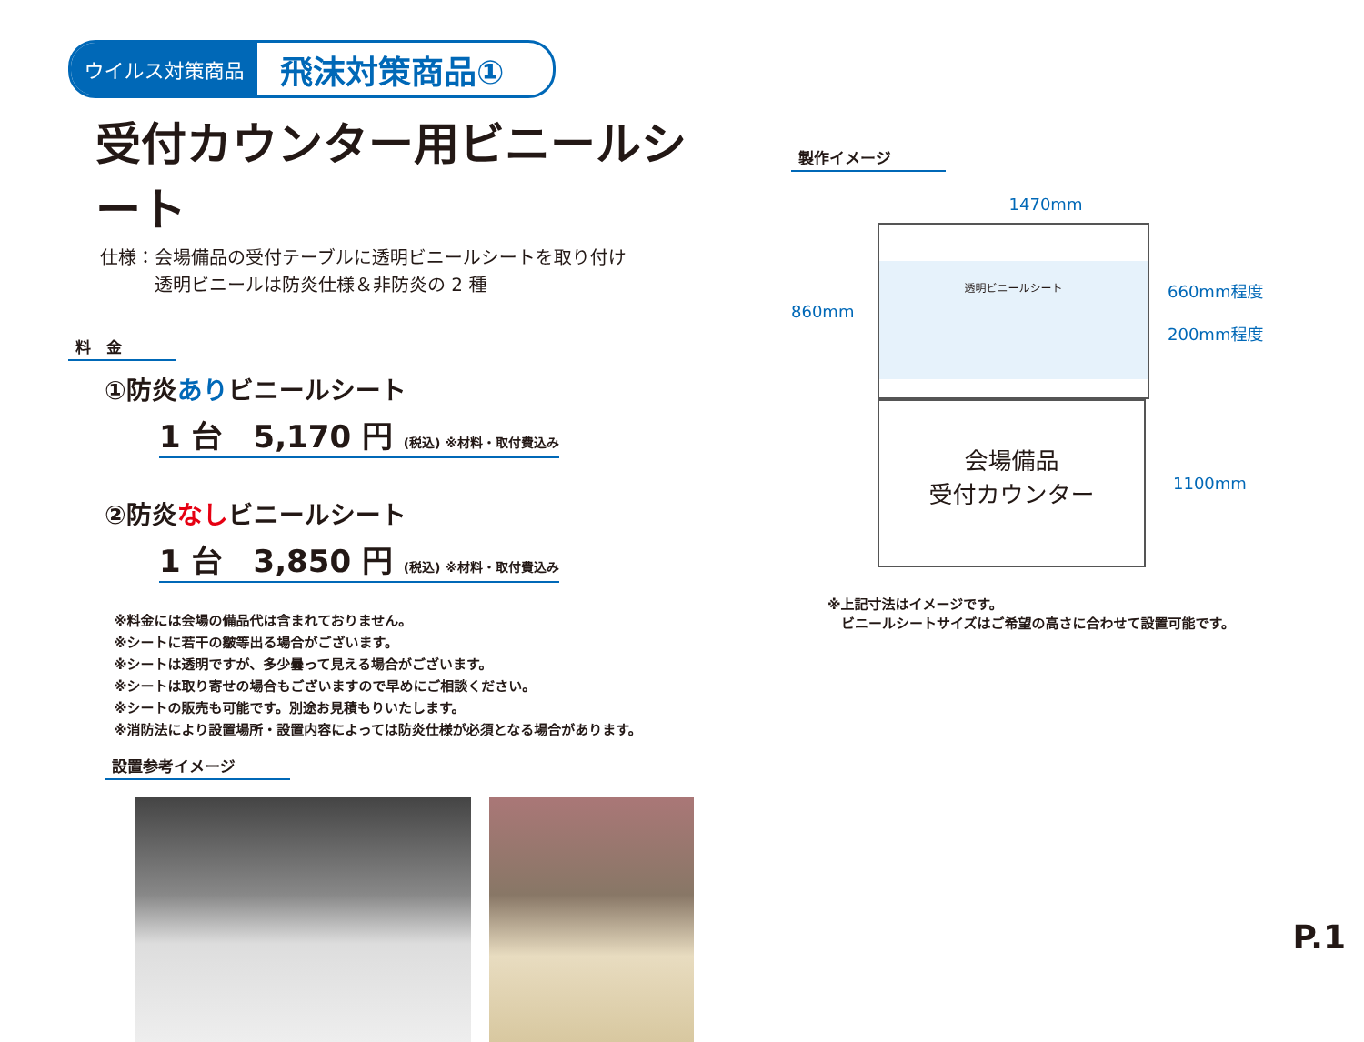ウイルス対策商品
飛沫対策商品①
受付カウンター用ビニールシート
仕様：会場備品の受付テーブルに透明ビニールシートを取り付け
　　　透明ビニールは防炎仕様＆非防炎の 2 種
料　金
①防炎ありビニールシート
1 台　5,170 円 (税込) ※材料・取付費込み
②防炎なしビニールシート
1 台　3,850 円 (税込) ※材料・取付費込み
※料金には会場の備品代は含まれておりません。
※シートに若干の皺等出る場合がございます。
※シートは透明ですが、多少曇って見える場合がございます。
※シートは取り寄せの場合もございますので早めにご相談ください。
※シートの販売も可能です。別途お見積もりいたします。
※消防法により設置場所・設置内容によっては防炎仕様が必須となる場合があります。
設置参考イメージ
製作イメージ
1470mm
860mm
透明ビニールシート
660mm程度
200mm程度
会場備品
受付カウンター
1100mm
※上記寸法はイメージです。
　ビニールシートサイズはご希望の高さに合わせて設置可能です。
P.1